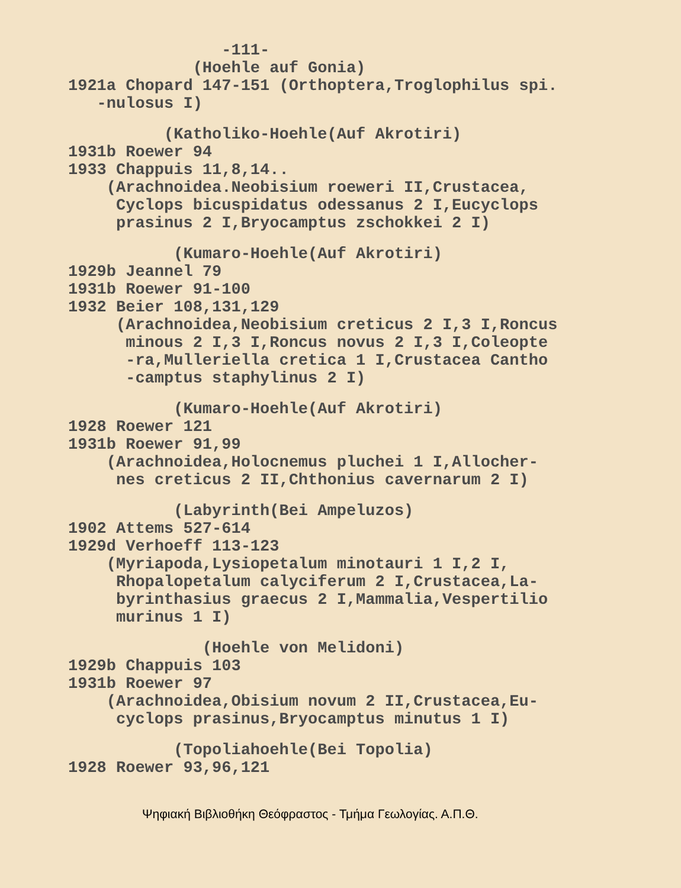-111-
(Hoehle auf Gonia)
1921a Chopard 147-151 (Orthoptera,Troglophilus spi.
-nulosus I)
(Katholiko-Hoehle(Auf Akrotiri)
1931b Roewer 94
1933 Chappuis 11,8,14..
(Arachnoidea.Neobisium roeweri II,Crustacea,
Cyclops bicuspidatus odessanus 2 I,Eucyclops
prasinus 2 I,Bryocamptus zschokkei 2 I)
(Kumaro-Hoehle(Auf Akrotiri)
1929b Jeannel 79
1931b Roewer 91-100
1932 Beier 108,131,129
(Arachnoidea,Neobisium creticus 2 I,3 I,Roncus
minous 2 I,3 I,Roncus novus 2 I,3 I,Coleopte
-ra,Mulleriella cretica 1 I,Crustacea Cantho
-camptus staphylinus 2 I)
(Kumaro-Hoehle(Auf Akrotiri)
1928 Roewer 121
1931b Roewer 91,99
(Arachnoidea,Holocnemus pluchei 1 I,Allocher-
nes creticus 2 II,Chthonius cavernarum 2 I)
(Labyrinth(Bei Ampeluzos)
1902 Attems 527-614
1929d Verhoeff 113-123
(Myriapoda,Lysiopetalum minotauri 1 I,2 I,
Rhopalopetalum calyciferum 2 I,Crustacea,La-
byrinthasius graecus 2 I,Mammalia,Vespertilio
murinus 1 I)
(Hoehle von Melidoni)
1929b Chappuis 103
1931b Roewer 97
(Arachnoidea,Obisium novum 2 II,Crustacea,Eu-
cyclops prasinus,Bryocamptus minutus 1 I)
(Topoliahoehle(Bei Topolia)
1928 Roewer 93,96,121
Ψηφιακή Βιβλιοθήκη Θεόφραστος - Τμήμα Γεωλογίας. Α.Π.Θ.